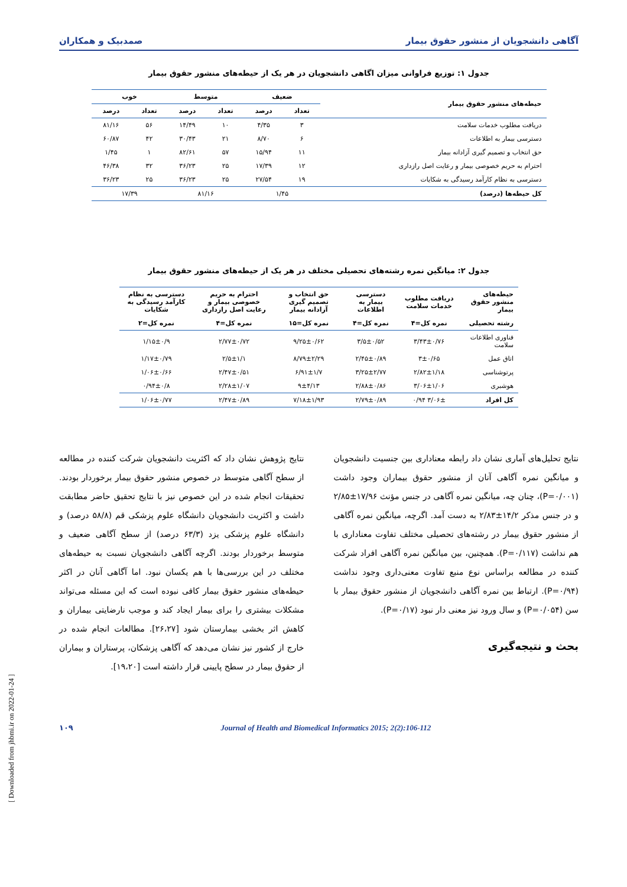آگاهی دانشجویان از منشور حقوق بیمار صمدبیک و همکاران
جدول ۱: توزیع فراوانی میزان اگاهی دانشجویان در هر یک از حیطه‌های منشور حقوق بیمار
| حیطه‌های منشور حقوق بیمار | ضعیف | | متوسط | | خوب | |
| --- | --- | --- | --- | --- | --- | --- |
| | تعداد | درصد | تعداد | درصد | تعداد | درصد |
| دریافت مطلوب خدمات سلامت | ۳ | ۴/۳۵ | ۱۰ | ۱۴/۴۹ | ۵۶ | ۸۱/۱۶ |
| دسترسی بیمار به اطلاعات | ۶ | ۸/۷۰ | ۲۱ | ۳۰/۴۳ | ۴۲ | ۶۰/۸۷ |
| حق انتخاب و تصمیم گیری آزادانه بیمار | ۱۱ | ۱۵/۹۴ | ۵۷ | ۸۲/۶۱ | ۱ | ۱/۴۵ |
| احترام به حریم خصوصی بیمار و رعایت اصل رازداری | ۱۲ | ۱۷/۳۹ | ۲۵ | ۳۶/۲۳ | ۳۲ | ۴۶/۳۸ |
| دسترسی به نظام کارآمد رسیدگی به شکایات | ۱۹ | ۲۷/۵۴ | ۲۵ | ۳۶/۲۳ | ۲۵ | ۳۶/۲۳ |
| کل حیطه‌ها (درصد) | ۱/۴۵ | | ۸۱/۱۶ | | ۱۷/۳۹ | |
جدول ۲: میانگین نمره رشته‌های تحصیلی مختلف در هر یک از حیطه‌های منشور حقوق بیمار
| حیطه‌های منشور حقوق بیمار | دریافت مطلوب خدمات سلامت | دسترسی بیمار به اطلاعات | حق انتخاب و تصمیم گیری آزادانه بیمار | احترام به حریم خصوصی بیمار و رعایت اصل رازداری | دسترسی به نظام کارآمد رسیدگی به شکایات |
| --- | --- | --- | --- | --- | --- |
| رشته تحصیلی | نمره کل=۴ | نمره کل=۴ | نمره کل=۱۵ | نمره کل=۴ | نمره کل=۲ |
| فناوری اطلاعات سلامت | ۳/۴۳±۰/۷۶ | ۳/۵±۰/۵۲ | ۹/۲۵±۰/۶۲ | ۲/۷۷±۰/۷۲ | ۱/۱۵±۰/۹ |
| اتاق عمل | ۳±۰/۶۵ | ۲/۴۵±۰/۸۹ | ۸/۷۹±۲/۲۹ | ۲/۵±۱/۱ | ۱/۱۷±۰/۷۹ |
| پرتوشناسی | ۲/۸۲±۱/۱۸ | ۳/۲۵±۲/۷۷ | ۶/۹۱±۱/۷ | ۲/۴۷±۰/۵۱ | ۱/۰۶±۰/۶۶ |
| هوشبری | ۳/۰۶±۱/۰۶ | ۲/۸۸±۰/۸۶ | ۹±۴/۱۳ | ۲/۲۸±۱/۰۷ | ۰/۹۴±۰/۸ |
| کل افراد | ۳/۰۶± ۰/۹۴ | ۲/۷۹±۰/۸۹ | ۷/۱۸±۱/۹۳ | ۲/۴۷±۰/۸۹ | ۱/۰۶±۰/۷۷ |
نتایج تحلیل‌های آماری نشان داد رابطه معناداری بین جنسیت دانشجویان و میانگین نمره آگاهی آنان از منشور حقوق بیماران وجود داشت (P=۰/۰۰۱)، چنان چه، میانگین نمره آگاهی در جنس مؤنث ۱۷/۹۶±۲/۸۵ و در جنس مذکر ۱۴/۲±۲/۸۳ به دست آمد. اگرچه، میانگین نمره آگاهی از منشور حقوق بیمار در رشته‌های تحصیلی مختلف تفاوت معناداری با هم نداشت (P=۰/۱۱۷). همچنین، بین میانگین نمره آگاهی افراد شرکت کننده در مطالعه براساس نوع منبع تفاوت معنی‌داری وجود نداشت (P=۰/۹۴). ارتباط بین نمره آگاهی دانشجویان از منشور حقوق بیمار با سن (P=۰/۰۵۴) و سال ورود نیز معنی دار نبود (P=۰/۱۷).
بحث و نتیجه‌گیری
نتایج پژوهش نشان داد که اکثریت دانشجویان شرکت کننده در مطالعه از سطح آگاهی متوسط در خصوص منشور حقوق بیمار برخوردار بودند. تحقیقات انجام شده در این خصوص نیز با نتایج تحقیق حاضر مطابقت داشت و اکثریت دانشجویان دانشگاه علوم پزشکی قم (۵۸/۸ درصد) و دانشگاه علوم پزشکی یزد (۶۳/۳ درصد) از سطح آگاهی ضعیف و متوسط برخوردار بودند. اگرچه آگاهی دانشجویان نسبت به حیطه‌های مختلف در این بررسی‌ها با هم یکسان نبود. اما آگاهی آنان در اکثر حیطه‌های منشور حقوق بیمار کافی نبوده است که این مسئله می‌تواند مشکلات بیشتری را برای بیمار ایجاد کند و موجب نارضایتی بیماران و کاهش اثر بخشی بیمارستان شود [۲۶،۲۷]. مطالعات انجام شده در خارج از کشور نیز نشان می‌دهد که آگاهی پزشکان، پرستاران و بیماران از حقوق بیمار در سطح پایینی قرار داشته است [۱۹،۲۰].
Journal of Health and Biomedical Informatics 2015; 2(2):106-112 ۱۰۹
[ Downloaded from jhbmi.ir on 2022-01-24 ]